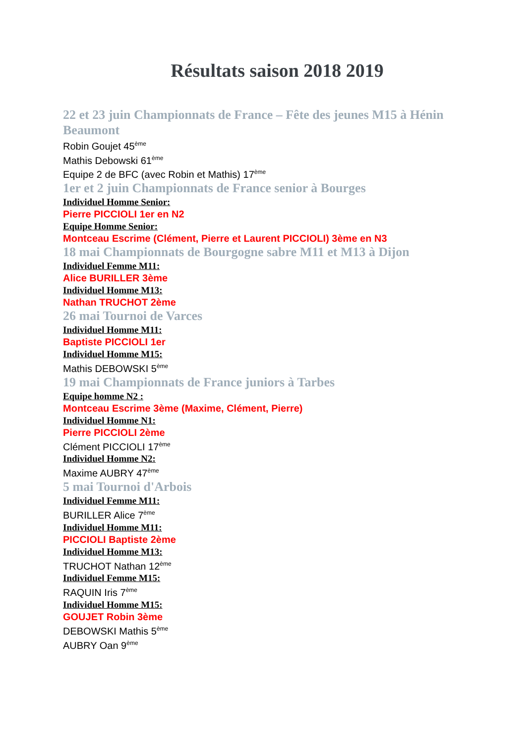Résultats saison 2018 2019
22 et 23 juin Championnats de France – Fête des jeunes M15 à Hénin Beaumont
Robin Goujet 45<sup>ème</sup>
Mathis Debowski 61<sup>ème</sup>
Equipe 2 de BFC (avec Robin et Mathis) 17<sup>ème</sup>
1er et 2 juin Championnats de France senior à Bourges
Individuel Homme Senior:
Pierre PICCIOLI 1er en N2
Equipe Homme Senior:
Montceau Escrime (Clément, Pierre et Laurent PICCIOLI) 3ème en N3
18 mai Championnats de Bourgogne sabre M11 et M13 à Dijon
Individuel Femme M11:
Alice BURILLER 3ème
Individuel Homme M13:
Nathan TRUCHOT 2ème
26 mai Tournoi de Varces
Individuel Homme M11:
Baptiste PICCIOLI 1er
Individuel Homme M15:
Mathis DEBOWSKI 5<sup>ème</sup>
19 mai Championnats de France juniors à Tarbes
Equipe homme N2 :
Montceau Escrime 3ème (Maxime, Clément, Pierre)
Individuel Homme N1:
Pierre PICCIOLI 2ème
Clément PICCIOLI 17<sup>ème</sup>
Individuel Homme N2:
Maxime AUBRY 47<sup>ème</sup>
5 mai Tournoi d'Arbois
Individuel Femme M11:
BURILLER Alice 7<sup>ème</sup>
Individuel Homme M11:
PICCIOLI Baptiste 2ème
Individuel Homme M13:
TRUCHOT Nathan 12<sup>ème</sup>
Individuel Femme M15:
RAQUIN Iris 7<sup>ème</sup>
Individuel Homme M15:
GOUJET Robin 3ème
DEBOWSKI Mathis 5<sup>ème</sup>
AUBRY Oan 9<sup>ème</sup>